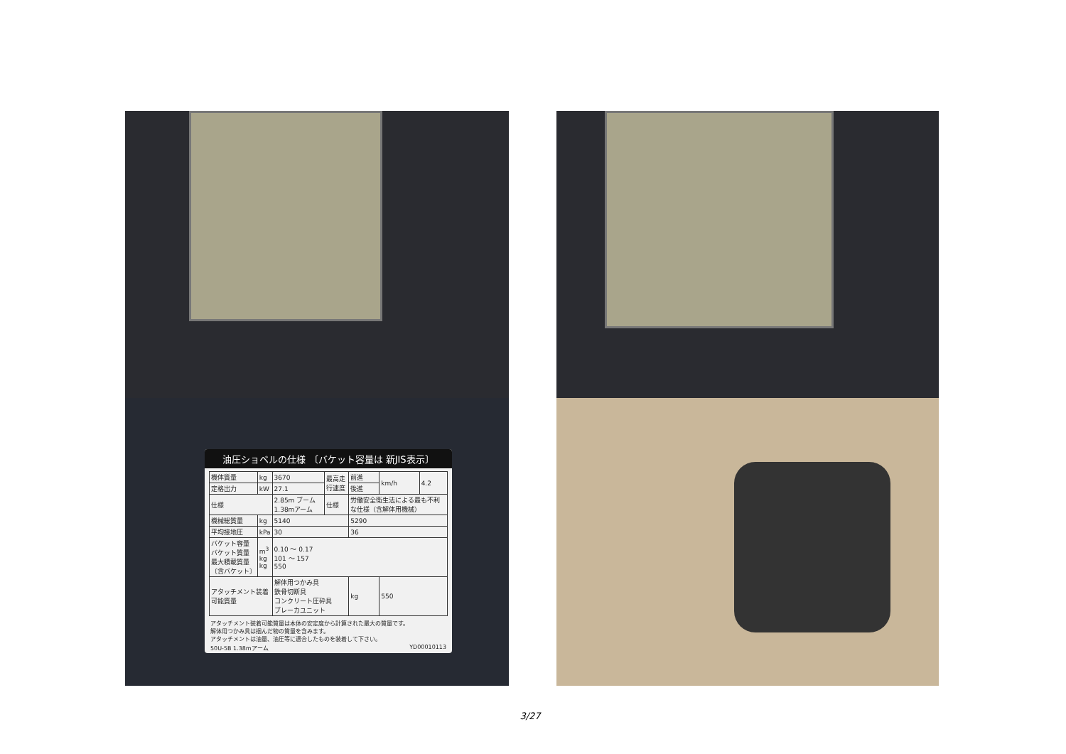油圧ショベルの仕様 〔バケット容量は 新JIS表示〕
| 機体質量 | kg | 3670 | 最高走行速度 | 前進 | km/h | 4.2 |
| 定格出力 | kW | 27.1 | | 後進 | | |
| 仕様 | | 2.85m ブーム 1.38mアーム | 仕様 | 労働安全衛生法による最も不利な仕様（含解体用機械） | | |
| 機械総質量 | kg | 5140 | | 5290 | | |
| 平均接地圧 | kPa | 30 | | 36 | | |
| バケット容量 バケット質量 最大積載質量〔含バケット〕 | m<sup>3</sup> kg kg | 0.10 ～ 0.17 101 ～ 157 550 | | | | |
| アタッチメント装着可能質量 | | 解体用つかみ具 鉄骨切断具 コンクリート圧砕具 ブレーカユニット | | kg | 550 | |
アタッチメント装着可能質量は本体の安定度から計算された最大の質量です。
解体用つかみ具は掴んだ物の質量を含みます。
アタッチメントは油量、油圧等に適合したものを装着して下さい。
50U-5B 1.38mアーム YD00010113
3/27